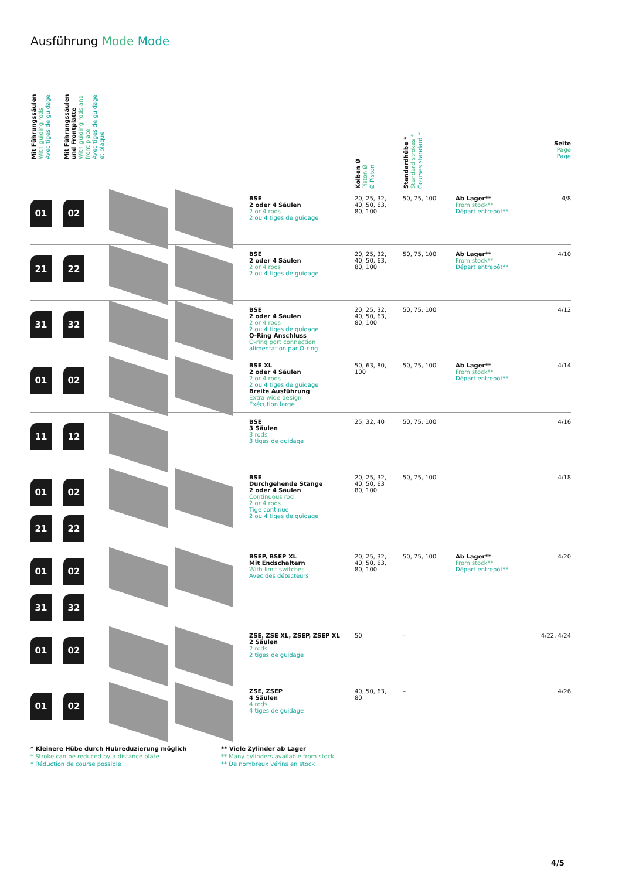Ausführung Mode Mode
| Mit Führungssäulen With guiding rods Avec tiges de guidage | Mit Führungssäulen und Frontplatte With guiding rods and front plate Avec tiges de guidage et plaque | | | Kolben Ø Piston Ø Ø Piston | Standardhübe * Standard strokes * Courses standard * | | Seite Page Page |
| --- | --- | --- | --- | --- | --- | --- | --- |
| 01 | 02 | | BSE 2 oder 4 Säulen 2 or 4 rods 2 ou 4 tiges de guidage | 20, 25, 32, 40, 50, 63, 80, 100 | 50, 75, 100 | Ab Lager** From stock** Départ entrepôt** | 4/8 |
| 21 | 22 | | BSE 2 oder 4 Säulen 2 or 4 rods 2 ou 4 tiges de guidage | 20, 25, 32, 40, 50, 63, 80, 100 | 50, 75, 100 | Ab Lager** From stock** Départ entrepôt** | 4/10 |
| 31 | 32 | | BSE 2 oder 4 Säulen 2 or 4 rods 2 ou 4 tiges de guidage O-Ring Anschluss O-ring port connection alimentation par O-ring | 20, 25, 32, 40, 50, 63, 80, 100 | 50, 75, 100 | | 4/12 |
| 01 | 02 | | BSE XL 2 oder 4 Säulen 2 or 4 rods 2 ou 4 tiges de guidage Breite Ausführung Extra wide design Exécution large | 50, 63, 80, 100 | 50, 75, 100 | Ab Lager** From stock** Départ entrepôt** | 4/14 |
| 11 | 12 | | BSE 3 Säulen 3 rods 3 tiges de guidage | 25, 32, 40 | 50, 75, 100 | | 4/16 |
| 01 21 | 02 22 | | BSE Durchgehende Stange 2 oder 4 Säulen Continuous rod 2 or 4 rods Tige continue 2 ou 4 tiges de guidage | 20, 25, 32, 40, 50, 63 80, 100 | 50, 75, 100 | | 4/18 |
| 01 31 | 02 32 | | BSEP, BSEP XL Mit Endschaltern With limit switches Avec des détecteurs | 20, 25, 32, 40, 50, 63, 80, 100 | 50, 75, 100 | Ab Lager** From stock** Départ entrepôt** | 4/20 |
| 01 | 02 | | ZSE, ZSE XL, ZSEP, ZSEP XL 2 Säulen 2 rods 2 tiges de guidage | 50 | – | | 4/22, 4/24 |
| 01 | 02 | | ZSE, ZSEP 4 Säulen 4 rods 4 tiges de guidage | 40, 50, 63, 80 | – | | 4/26 |
* Kleinere Hübe durch Hubreduzierung möglich
* Stroke can be reduced by a distance plate
* Réduction de course possible
** Viele Zylinder ab Lager
** Many cylinders available from stock
** De nombreux vérins en stock
4/5